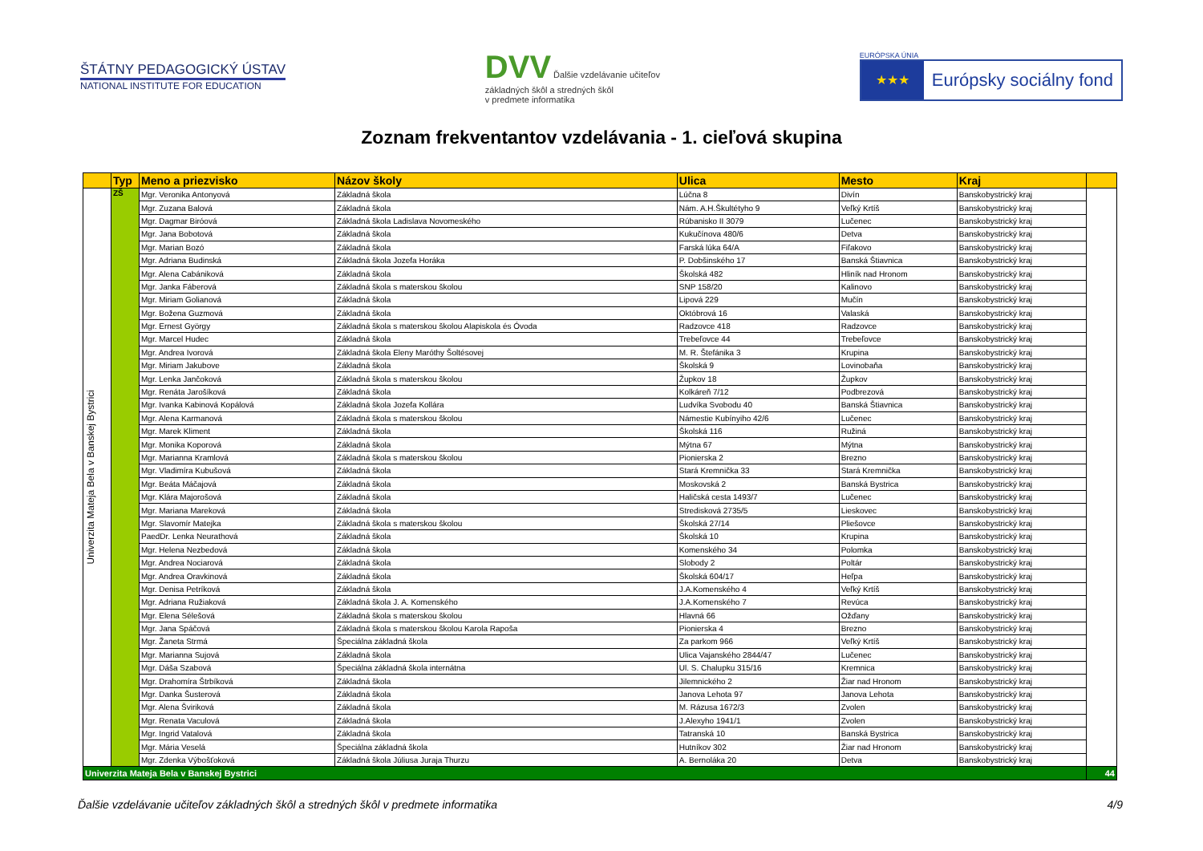ŠTÁTNY PEDAGOGICKÝ ÚSTAV
NATIONAL INSTITUTE FOR EDUCATION
DVV Ďalšie vzdelávanie učiteľov
základných škôl a stredných škôl
v predmete informatika
EURÓPSKA ÚNIA
★★★
Európsky sociálny fond
Zoznam frekventantov vzdelávania - 1. cieľová skupina
| | Typ | Meno a priezvisko | Názov školy | Ulica | Mesto | Kraj | |
| --- | --- | --- | --- | --- | --- | --- | --- |
| Univerzita Mateja Bela v Banskej Bystrici | ZŠ | Mgr. Veronika Antonyová | Základná škola | Lúčna 8 | Divín | Banskobystrický kraj | |
| | | Mgr. Zuzana Balová | Základná škola | Nám. A.H.Škultétyho 9 | Veľký Krtíš | Banskobystrický kraj | |
| | | Mgr. Dagmar Biróová | Základná škola Ladislava Novomeského | Rúbanisko II 3079 | Lučenec | Banskobystrický kraj | |
| | | Mgr. Jana Bobotová | Základná škola | Kukučínova 480/6 | Detva | Banskobystrický kraj | |
| | | Mgr. Marian Bozó | Základná škola | Farská lúka 64/A | Fiľakovo | Banskobystrický kraj | |
| | | Mgr. Adriana Budinská | Základná škola Jozefa Horáka | P. Dobšinského 17 | Banská Štiavnica | Banskobystrický kraj | |
| | | Mgr. Alena Cabániková | Základná škola | Školská 482 | Hliník nad Hronom | Banskobystrický kraj | |
| | | Mgr. Janka Fáberová | Základná škola s materskou školou | SNP 158/20 | Kalinovo | Banskobystrický kraj | |
| | | Mgr. Miriam Golianová | Základná škola | Lipová 229 | Mučín | Banskobystrický kraj | |
| | | Mgr. Božena Guzmová | Základná škola | Októbrová 16 | Valaská | Banskobystrický kraj | |
| | | Mgr. Ernest György | Základná škola s materskou školou Alapiskola és Óvoda | Radzovce 418 | Radzovce | Banskobystrický kraj | |
| | | Mgr. Marcel Hudec | Základná škola | Trebeľovce 44 | Trebeľovce | Banskobystrický kraj | |
| | | Mgr. Andrea Ivorová | Základná škola Eleny Maróthy Šoltésovej | M. R. Štefánika 3 | Krupina | Banskobystrický kraj | |
| | | Mgr. Miriam Jakubove | Základná škola | Školská 9 | Lovinobaňa | Banskobystrický kraj | |
| | | Mgr. Lenka Jančoková | Základná škola s materskou školou | Župkov 18 | Župkov | Banskobystrický kraj | |
| | | Mgr. Renáta Jarošíková | Základná škola | Kolkáreň 7/12 | Podbrezová | Banskobystrický kraj | |
| | | Mgr. Ivanka Kabinová Kopálová | Základná škola Jozefa Kollára | Ludvíka Svobodu 40 | Banská Štiavnica | Banskobystrický kraj | |
| | | Mgr. Alena Karmanová | Základná škola s materskou školou | Námestie Kubínyiho 42/6 | Lučenec | Banskobystrický kraj | |
| | | Mgr. Marek Kliment | Základná škola | Školská 116 | Ružiná | Banskobystrický kraj | |
| | | Mgr. Monika Koporová | Základná škola | Mýtna 67 | Mýtna | Banskobystrický kraj | |
| | | Mgr. Marianna Kramlová | Základná škola s materskou školou | Pionierska 2 | Brezno | Banskobystrický kraj | |
| | | Mgr. Vladimíra Kubušová | Základná škola | Stará Kremnička 33 | Stará Kremnička | Banskobystrický kraj | |
| | | Mgr. Beáta Máčajová | Základná škola | Moskovská 2 | Banská Bystrica | Banskobystrický kraj | |
| | | Mgr. Klára Majorošová | Základná škola | Haličská cesta 1493/7 | Lučenec | Banskobystrický kraj | |
| | | Mgr. Mariana Mareková | Základná škola | Stredisková 2735/5 | Lieskovec | Banskobystrický kraj | |
| | | Mgr. Slavomír Matejka | Základná škola s materskou školou | Školská 27/14 | Pliešovce | Banskobystrický kraj | |
| | | PaedDr. Lenka Neurathová | Základná škola | Školská 10 | Krupina | Banskobystrický kraj | |
| | | Mgr. Helena Nezbedová | Základná škola | Komenského 34 | Polomka | Banskobystrický kraj | |
| | | Mgr. Andrea Nociarová | Základná škola | Slobody 2 | Poltár | Banskobystrický kraj | |
| | | Mgr. Andrea Oravkinová | Základná škola | Školská 604/17 | Heľpa | Banskobystrický kraj | |
| | | Mgr. Denisa Petríková | Základná škola | J.A.Komenského 4 | Veľký Krtíš | Banskobystrický kraj | |
| | | Mgr. Adriana Ružiaková | Základná škola J. A. Komenského | J.A.Komenského 7 | Revúca | Banskobystrický kraj | |
| | | Mgr. Elena Sélešová | Základná škola s materskou školou | Hlavná 66 | Ožďany | Banskobystrický kraj | |
| | | Mgr. Jana Spáčová | Základná škola s materskou školou Karola Rapoša | Pionierska 4 | Brezno | Banskobystrický kraj | |
| | | Mgr. Žaneta Strmá | Špeciálna základná škola | Za parkom 966 | Veľký Krtíš | Banskobystrický kraj | |
| | | Mgr. Marianna Sujová | Základná škola | Ulica Vajanského 2844/47 | Lučenec | Banskobystrický kraj | |
| | | Mgr. Dáša Szabová | Špeciálna základná škola internátna | Ul. S. Chalupku 315/16 | Kremnica | Banskobystrický kraj | |
| | | Mgr. Drahomíra Štrbíková | Základná škola | Jilemnického 2 | Žiar nad Hronom | Banskobystrický kraj | |
| | | Mgr. Danka Šusterová | Základná škola | Janova Lehota 97 | Janova Lehota | Banskobystrický kraj | |
| | | Mgr. Alena Šviriková | Základná škola | M. Rázusa 1672/3 | Zvolen | Banskobystrický kraj | |
| | | Mgr. Renata Vaculová | Základná škola | J.Alexyho 1941/1 | Zvolen | Banskobystrický kraj | |
| | | Mgr. Ingrid Vatalová | Základná škola | Tatranská 10 | Banská Bystrica | Banskobystrický kraj | |
| | | Mgr. Mária Veselá | Špeciálna základná škola | Hutníkov 302 | Žiar nad Hronom | Banskobystrický kraj | |
| | | Mgr. Zdenka Výbošťoková | Základná škola Júliusa Juraja Thurzu | A. Bernoláka 20 | Detva | Banskobystrický kraj | |
| Univerzita Mateja Bela v Banskej Bystrici | | | | | | | 44 |
Ďalšie vzdelávanie učiteľov základných škôl a stredných škôl v predmete informatika 4/9